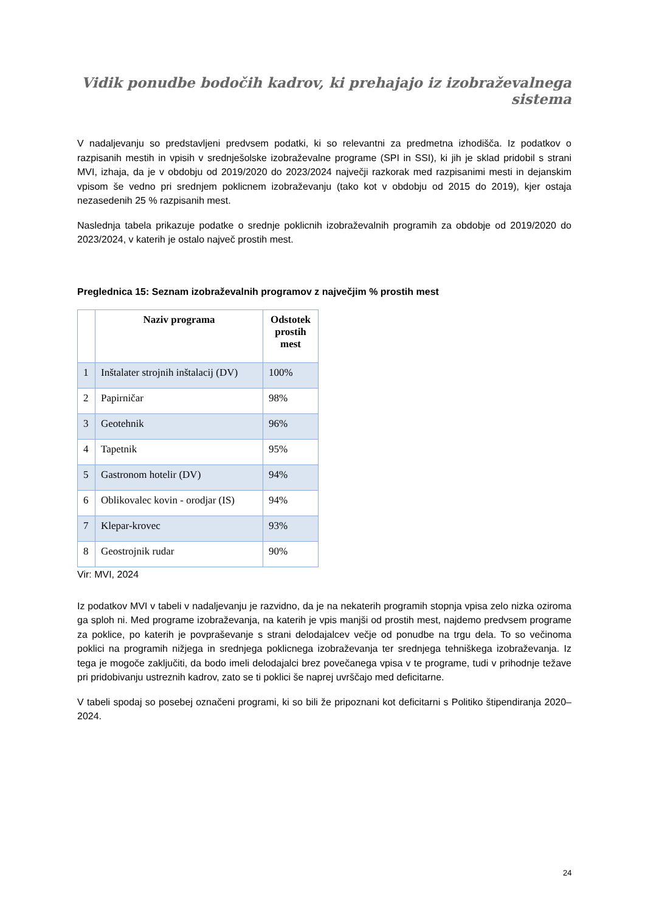Vidik ponudbe bodočih kadrov, ki prehajajo iz izobraževalnega sistema
V nadaljevanju so predstavljeni predvsem podatki, ki so relevantni za predmetna izhodišča. Iz podatkov o razpisanih mestih in vpisih v srednješolske izobraževalne programe (SPI in SSI), ki jih je sklad pridobil s strani MVI, izhaja, da je v obdobju od 2019/2020 do 2023/2024 največji razkorak med razpisanimi mesti in dejanskim vpisom še vedno pri srednjem poklicnem izobraževanju (tako kot v obdobju od 2015 do 2019), kjer ostaja nezasedenih 25 % razpisanih mest.
Naslednja tabela prikazuje podatke o srednje poklicnih izobraževalnih programih za obdobje od 2019/2020 do 2023/2024, v katerih je ostalo največ prostih mest.
Preglednica 15: Seznam izobraževalnih programov z največjim % prostih mest
| | Naziv programa | Odstotek prostih mest |
| --- | --- | --- |
| 1 | Inštalater strojnih inštalacij (DV) | 100% |
| 2 | Papirničar | 98% |
| 3 | Geotehnik | 96% |
| 4 | Tapetnik | 95% |
| 5 | Gastronom hotelir (DV) | 94% |
| 6 | Oblikovalec kovin - orodjar (IS) | 94% |
| 7 | Klepar-krovec | 93% |
| 8 | Geostrojnik rudar | 90% |
Vir: MVI, 2024
Iz podatkov MVI v tabeli v nadaljevanju je razvidno, da je na nekaterih programih stopnja vpisa zelo nizka oziroma ga sploh ni. Med programe izobraževanja, na katerih je vpis manjši od prostih mest, najdemo predvsem programe za poklice, po katerih je povpraševanje s strani delodajalcev večje od ponudbe na trgu dela. To so večinoma poklici na programih nižjega in srednjega poklicnega izobraževanja ter srednjega tehniškega izobraževanja. Iz tega je mogoče zaključiti, da bodo imeli delodajalci brez povečanega vpisa v te programe, tudi v prihodnje težave pri pridobivanju ustreznih kadrov, zato se ti poklici še naprej uvrščajo med deficitarne.
V tabeli spodaj so posebej označeni programi, ki so bili že pripoznani kot deficitarni s Politiko štipendiranja 2020–2024.
24